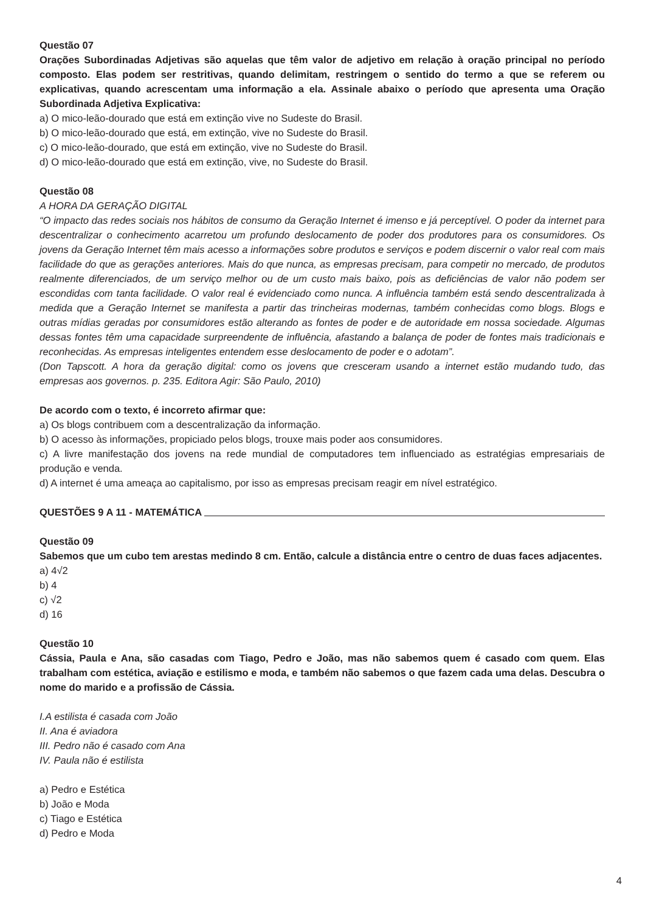Questão 07
Orações Subordinadas Adjetivas são aquelas que têm valor de adjetivo em relação à oração principal no período composto. Elas podem ser restritivas, quando delimitam, restringem o sentido do termo a que se referem ou explicativas, quando acrescentam uma informação a ela. Assinale abaixo o período que apresenta uma Oração Subordinada Adjetiva Explicativa:
a) O mico-leão-dourado que está em extinção vive no Sudeste do Brasil.
b) O mico-leão-dourado que está, em extinção, vive no Sudeste do Brasil.
c) O mico-leão-dourado, que está em extinção, vive no Sudeste do Brasil.
d) O mico-leão-dourado que está em extinção, vive, no Sudeste do Brasil.
Questão 08
A HORA DA GERAÇÃO DIGITAL
“O impacto das redes sociais nos hábitos de consumo da Geração Internet é imenso e já perceptível. O poder da internet para descentralizar o conhecimento acarretou um profundo deslocamento de poder dos produtores para os consumidores. Os jovens da Geração Internet têm mais acesso a informações sobre produtos e serviços e podem discernir o valor real com mais facilidade do que as gerações anteriores. Mais do que nunca, as empresas precisam, para competir no mercado, de produtos realmente diferenciados, de um serviço melhor ou de um custo mais baixo, pois as deficiências de valor não podem ser escondidas com tanta facilidade. O valor real é evidenciado como nunca. A influência também está sendo descentralizada à medida que a Geração Internet se manifesta a partir das trincheiras modernas, também conhecidas como blogs. Blogs e outras mídias geradas por consumidores estão alterando as fontes de poder e de autoridade em nossa sociedade. Algumas dessas fontes têm uma capacidade surpreendente de influência, afastando a balança de poder de fontes mais tradicionais e reconhecidas. As empresas inteligentes entendem esse deslocamento de poder e o adotam”.
(Don Tapscott. A hora da geração digital: como os jovens que cresceram usando a internet estão mudando tudo, das empresas aos governos. p. 235. Editora Agir: São Paulo, 2010)
De acordo com o texto, é incorreto afirmar que:
a) Os blogs contribuem com a descentralização da informação.
b) O acesso às informações, propiciado pelos blogs, trouxe mais poder aos consumidores.
c) A livre manifestação dos jovens na rede mundial de computadores tem influenciado as estratégias empresariais de produção e venda.
d) A internet é uma ameaça ao capitalismo, por isso as empresas precisam reagir em nível estratégico.
QUESTÕES 9 A 11 - MATEMÁTICA
Questão 09
Sabemos que um cubo tem arestas medindo 8 cm. Então, calcule a distância entre o centro de duas faces adjacentes.
a) 4√2
b) 4
c) √2
d) 16
Questão 10
Cássia, Paula e Ana, são casadas com Tiago, Pedro e João, mas não sabemos quem é casado com quem. Elas trabalham com estética, aviação e estilismo e moda, e também não sabemos o que fazem cada uma delas. Descubra o nome do marido e a profissão de Cássia.
I.A estilista é casada com João
II. Ana é aviadora
III. Pedro não é casado com Ana
IV. Paula não é estilista
a) Pedro e Estética
b) João e Moda
c) Tiago e Estética
d) Pedro e Moda
4